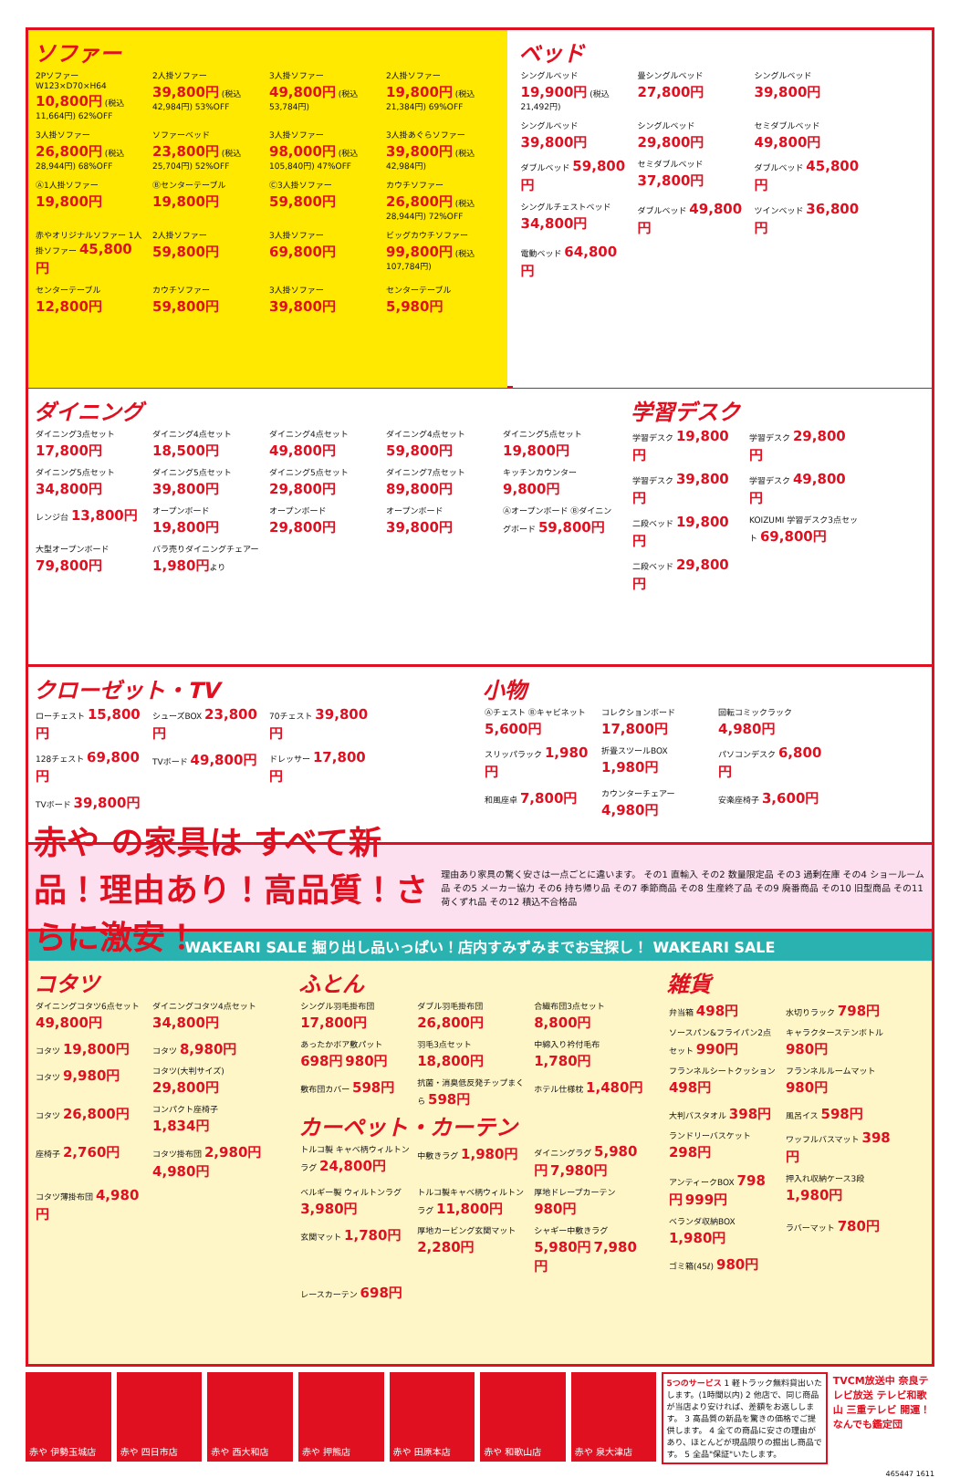ソファー
2Pソファー W123×D70×H64 10,800円 (税込11,664円) 62%OFF
2人掛ソファー 39,800円 (税込42,984円) 53%OFF
3人掛ソファー 49,800円 (税込53,784円)
2人掛ソファー 19,800円 (税込21,384円) 69%OFF
3人掛ソファー 26,800円 (税込28,944円) 68%OFF
ソファーベッド 23,800円 (税込25,704円) 52%OFF
3人掛ソファー 98,000円 (税込105,840円) 47%OFF
3人掛あぐらソファー 39,800円 (税込42,984円)
Ⓐ1人掛ソファー 19,800円
Ⓑセンターテーブル 19,800円
Ⓒ3人掛ソファー 59,800円
カウチソファー 26,800円 (税込28,944円) 72%OFF
赤やオリジナルソファー 1人掛ソファー 45,800円
2人掛ソファー 59,800円
3人掛ソファー 69,800円
ビッグカウチソファー 99,800円 (税込107,784円)
センターテーブル 12,800円
カウチソファー 59,800円
3人掛ソファー 39,800円
センターテーブル 5,980円
ベッド
シングルベッド 19,900円 (税込21,492円)
畳シングルベッド 27,800円
シングルベッド 39,800円
シングルベッド 39,800円
シングルベッド 29,800円
セミダブルベッド 49,800円
ダブルベッド 59,800円
セミダブルベッド 37,800円
ダブルベッド 45,800円
シングルチェストベッド 34,800円
ダブルベッド 49,800円
ツインベッド 36,800円
電動ベッド 64,800円
ダイニング
ダイニング3点セット 17,800円
ダイニング4点セット 18,500円
ダイニング4点セット 49,800円
ダイニング4点セット 59,800円
ダイニング5点セット 19,800円
ダイニング5点セット 34,800円
ダイニング5点セット 39,800円
ダイニング5点セット 29,800円
ダイニング7点セット 89,800円
キッチンカウンター 9,800円
レンジ台 13,800円
オープンボード 19,800円
オープンボード 29,800円
オープンボード 39,800円
Ⓐオープンボード Ⓑダイニングボード 59,800円
大型オープンボード 79,800円
バラ売りダイニングチェアー 1,980円より
学習デスク
学習デスク 19,800円
学習デスク 29,800円
学習デスク 39,800円
学習デスク 49,800円
二段ベッド 19,800円
KOIZUMI 学習デスク3点セット 69,800円
二段ベッド 29,800円
クローゼット・TV
ローチェスト 15,800円
シューズBOX 23,800円
70チェスト 39,800円
128チェスト 69,800円
TVボード 49,800円
ドレッサー 17,800円
TVボード 39,800円
小物
Ⓐチェスト Ⓑキャビネット 5,600円
コレクションボード 17,800円
回転コミックラック 4,980円
スリッパラック 1,980円
折畳スツールBOX 1,980円
パソコンデスク 6,800円
和風座卓 7,800円
カウンターチェアー 4,980円
安楽座椅子 3,600円
赤や の家具は すべて新品！理由あり！高品質！さらに激安！
理由あり家具の驚く安さは一点ごとに違います。 その1 直輸入 その2 数量限定品 その3 過剰在庫 その4 ショールーム品 その5 メーカー協力 その6 持ち帰り品 その7 季節商品 その8 生産終了品 その9 廃番商品 その10 旧型商品 その11 荷くずれ品 その12 積込不合格品
WAKEARI SALE 掘り出し品いっぱい！店内すみずみまでお宝探し！ WAKEARI SALE
コタツ
ダイニングコタツ6点セット 49,800円
ダイニングコタツ4点セット 34,800円
コタツ 19,800円
コタツ 8,980円
コタツ 9,980円
コタツ(大判サイズ) 29,800円
コタツ 26,800円
コンパクト座椅子 1,834円
座椅子 2,760円
コタツ掛布団 2,980円 4,980円
コタツ薄掛布団 4,980円
ふとん
シングル羽毛掛布団 17,800円
ダブル羽毛掛布団 26,800円
合繊布団3点セット 8,800円
あったかボア敷パット 698円 980円
羽毛3点セット 18,800円
中綿入り衿付毛布 1,780円
敷布団カバー 598円
抗菌・消臭低反発チップまくら 598円
ホテル仕様枕 1,480円
カーペット・カーテン
トルコ製 キャベ柄ウィルトンラグ 24,800円
中敷きラグ 1,980円
ダイニングラグ 5,980円 7,980円
ベルギー製 ウィルトンラグ 3,980円
トルコ製キャベ柄ウィルトンラグ 11,800円
厚地ドレープカーテン 980円
玄関マット 1,780円
厚地カービング玄関マット 2,280円
シャギー中敷きラグ 5,980円 7,980円
レースカーテン 698円
雑貨
弁当箱 498円
水切りラック 798円
ソースパン&フライパン2点セット 990円
キャラクターステンボトル 980円
フランネルシートクッション 498円
フランネルルームマット 980円
大判バスタオル 398円
風呂イス 598円
ランドリーバスケット 298円
ワッフルバスマット 398円
アンティークBOX 798円 999円
押入れ収納ケース3段 1,980円
ベランダ収納BOX 1,980円
ラバーマット 780円
ゴミ箱(45ℓ) 980円
赤や 伊勢玉城店 赤や 四日市店 赤や 西大和店 赤や 押熊店 赤や 田原本店 赤や 和歌山店 赤や 泉大津店
5つのサービス 1 軽トラック無料貸出いたします。(1時間以内) 2 他店で、同じ商品が当店より安ければ、差額をお返しします。 3 高品質の新品を驚きの価格でご提供します。 4 全ての商品に安さの理由があり、ほとんどが現品限りの掘出し商品です。 5 全品"保証"いたします。
TVCM放送中 奈良テレビ放送 テレビ和歌山 三重テレビ 開運！なんでも鑑定団
465447 1611